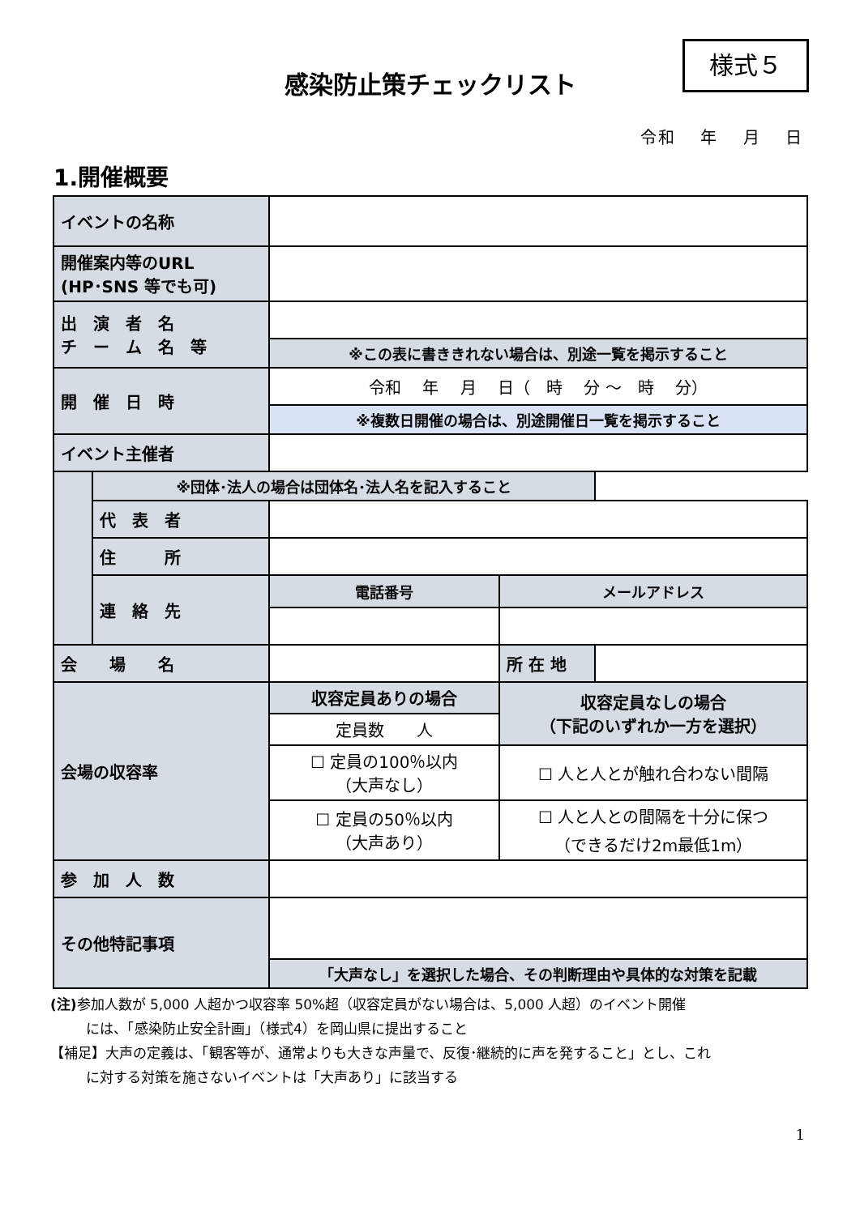様式５
感染防止策チェックリスト
令和　 年　 月　 日
1.開催概要
| イベントの名称 | | | | |
| 開催案内等のURL (HP･SNS 等でも可) | | | | |
| 出 演 者 名 チ ー ム 名 等 | | | | |
| | | ※この表に書ききれない場合は、別途一覧を掲示すること | | |
| 開 催 日 時 | | 令和 年 月 日（ 時 分 ～ 時 分） | | |
| | | ※複数日開催の場合は、別途開催日一覧を掲示すること | | |
| イベント主催者 | | | | |
| | | | | ※団体･法人の場合は団体名･法人名を記入すること |
| | 代 表 者 | | | |
| | 住 所 | | | |
| | 連 絡 先 | 電話番号 | メールアドレス | |
| 会 場 名 | | | 所 在 地 | |
| 会場の収容率 | | 収容定員ありの場合 | 収容定員なしの場合 （下記のいずれか一方を選択） | |
| | | 定員数 人 | | |
| | | ☐ 定員の100％以内 （大声なし） | ☐ 人と人とが触れ合わない間隔 | |
| | | ☐ 定員の50％以内 （大声あり） | ☐ 人と人との間隔を十分に保つ （できるだけ2m最低1m） | |
| 参 加 人 数 | | | | |
| その他特記事項 | | | | |
| | | 「大声なし」を選択した場合、その判断理由や具体的な対策を記載 | | |
(注) 参加人数が 5,000 人超かつ収容率 50%超（収容定員がない場合は、5,000 人超）のイベント開催
には、「感染防止安全計画」（様式4）を岡山県に提出すること
【補足】大声の定義は、「観客等が、通常よりも大きな声量で、反復･継続的に声を発すること」とし、これ
に対する対策を施さないイベントは「大声あり」に該当する
1